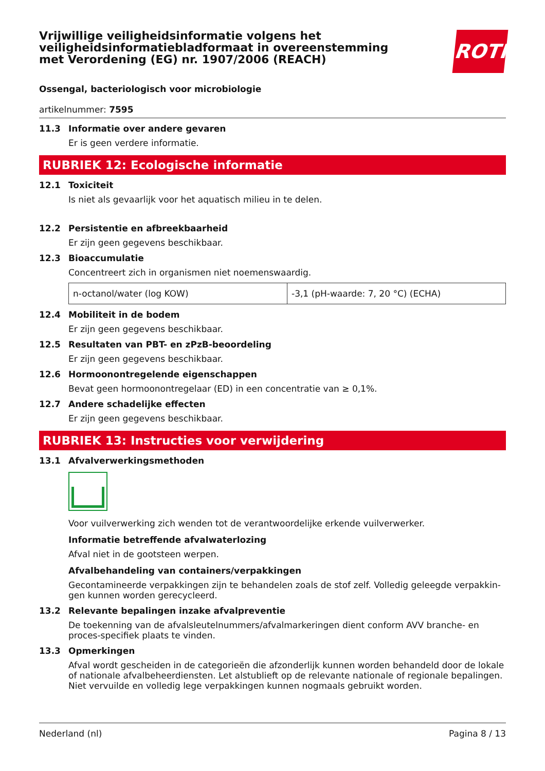Vrijwillige veiligheidsinformatie volgens het veiligheidsinformatiebladformaat in overeenstemming met Verordening (EG) nr. 1907/2006 (REACH)
ROTH
Ossengal, bacteriologisch voor microbiologie
artikelnummer: 7595
11.3 Informatie over andere gevaren
Er is geen verdere informatie.
RUBRIEK 12: Ecologische informatie
12.1 Toxiciteit
Is niet als gevaarlijk voor het aquatisch milieu in te delen.
12.2 Persistentie en afbreekbaarheid
Er zijn geen gegevens beschikbaar.
12.3 Bioaccumulatie
Concentreert zich in organismen niet noemenswaardig.
| n-octanol/water (log KOW) | -3,1 (pH-waarde: 7, 20 °C) (ECHA) |
12.4 Mobiliteit in de bodem
Er zijn geen gegevens beschikbaar.
12.5 Resultaten van PBT- en zPzB-beoordeling
Er zijn geen gegevens beschikbaar.
12.6 Hormoonontregelende eigenschappen
Bevat geen hormoonontregelaar (ED) in een concentratie van ≥ 0,1%.
12.7 Andere schadelijke effecten
Er zijn geen gegevens beschikbaar.
RUBRIEK 13: Instructies voor verwijdering
13.1 Afvalverwerkingsmethoden
Voor vuilverwerking zich wenden tot de verantwoordelijke erkende vuilverwerker.
Informatie betreffende afvalwaterlozing
Afval niet in de gootsteen werpen.
Afvalbehandeling van containers/verpakkingen
Gecontamineerde verpakkingen zijn te behandelen zoals de stof zelf. Volledig geleegde verpakkin-gen kunnen worden gerecycleerd.
13.2 Relevante bepalingen inzake afvalpreventie
De toekenning van de afvalsleutelnummers/afvalmarkeringen dient conform AVV branche- en proces-specifiek plaats te vinden.
13.3 Opmerkingen
Afval wordt gescheiden in de categorieën die afzonderlijk kunnen worden behandeld door de lokale of nationale afvalbeheerdiensten. Let alstublieft op de relevante nationale of regionale bepalingen. Niet vervuilde en volledig lege verpakkingen kunnen nogmaals gebruikt worden.
Nederland (nl) Pagina 8 / 13